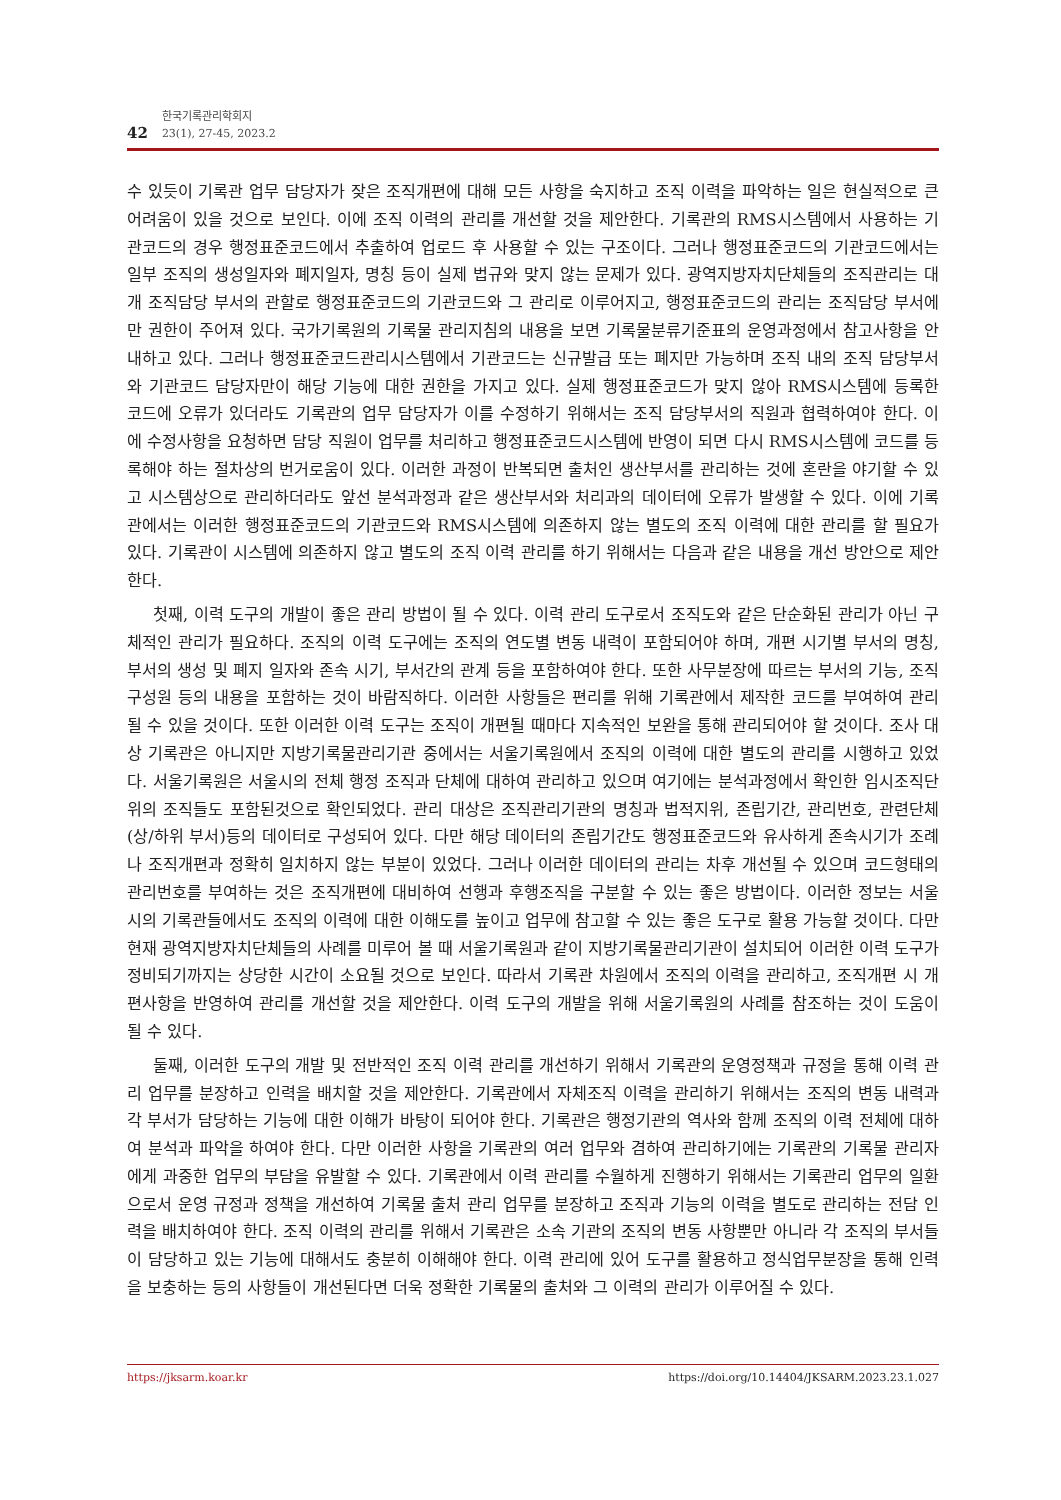42
한국기록관리학회지
23(1), 27-45, 2023.2
수 있듯이 기록관 업무 담당자가 잦은 조직개편에 대해 모든 사항을 숙지하고 조직 이력을 파악하는 일은 현실적으로 큰 어려움이 있을 것으로 보인다. 이에 조직 이력의 관리를 개선할 것을 제안한다. 기록관의 RMS시스템에서 사용하는 기관코드의 경우 행정표준코드에서 추출하여 업로드 후 사용할 수 있는 구조이다. 그러나 행정표준코드의 기관코드에서는 일부 조직의 생성일자와 폐지일자, 명칭 등이 실제 법규와 맞지 않는 문제가 있다. 광역지방자치단체들의 조직관리는 대개 조직담당 부서의 관할로 행정표준코드의 기관코드와 그 관리로 이루어지고, 행정표준코드의 관리는 조직담당 부서에만 권한이 주어져 있다. 국가기록원의 기록물 관리지침의 내용을 보면 기록물분류기준표의 운영과정에서 참고사항을 안내하고 있다. 그러나 행정표준코드관리시스템에서 기관코드는 신규발급 또는 폐지만 가능하며 조직 내의 조직 담당부서와 기관코드 담당자만이 해당 기능에 대한 권한을 가지고 있다. 실제 행정표준코드가 맞지 않아 RMS시스템에 등록한 코드에 오류가 있더라도 기록관의 업무 담당자가 이를 수정하기 위해서는 조직 담당부서의 직원과 협력하여야 한다. 이에 수정사항을 요청하면 담당 직원이 업무를 처리하고 행정표준코드시스템에 반영이 되면 다시 RMS시스템에 코드를 등록해야 하는 절차상의 번거로움이 있다. 이러한 과정이 반복되면 출처인 생산부서를 관리하는 것에 혼란을 야기할 수 있고 시스템상으로 관리하더라도 앞선 분석과정과 같은 생산부서와 처리과의 데이터에 오류가 발생할 수 있다. 이에 기록관에서는 이러한 행정표준코드의 기관코드와 RMS시스템에 의존하지 않는 별도의 조직 이력에 대한 관리를 할 필요가 있다. 기록관이 시스템에 의존하지 않고 별도의 조직 이력 관리를 하기 위해서는 다음과 같은 내용을 개선 방안으로 제안한다.
첫째, 이력 도구의 개발이 좋은 관리 방법이 될 수 있다. 이력 관리 도구로서 조직도와 같은 단순화된 관리가 아닌 구체적인 관리가 필요하다. 조직의 이력 도구에는 조직의 연도별 변동 내력이 포함되어야 하며, 개편 시기별 부서의 명칭, 부서의 생성 및 폐지 일자와 존속 시기, 부서간의 관계 등을 포함하여야 한다. 또한 사무분장에 따르는 부서의 기능, 조직구성원 등의 내용을 포함하는 것이 바람직하다. 이러한 사항들은 편리를 위해 기록관에서 제작한 코드를 부여하여 관리될 수 있을 것이다. 또한 이러한 이력 도구는 조직이 개편될 때마다 지속적인 보완을 통해 관리되어야 할 것이다. 조사 대상 기록관은 아니지만 지방기록물관리기관 중에서는 서울기록원에서 조직의 이력에 대한 별도의 관리를 시행하고 있었다. 서울기록원은 서울시의 전체 행정 조직과 단체에 대하여 관리하고 있으며 여기에는 분석과정에서 확인한 임시조직단위의 조직들도 포함된것으로 확인되었다. 관리 대상은 조직관리기관의 명칭과 법적지위, 존립기간, 관리번호, 관련단체(상/하위 부서)등의 데이터로 구성되어 있다. 다만 해당 데이터의 존립기간도 행정표준코드와 유사하게 존속시기가 조례나 조직개편과 정확히 일치하지 않는 부분이 있었다. 그러나 이러한 데이터의 관리는 차후 개선될 수 있으며 코드형태의 관리번호를 부여하는 것은 조직개편에 대비하여 선행과 후행조직을 구분할 수 있는 좋은 방법이다. 이러한 정보는 서울시의 기록관들에서도 조직의 이력에 대한 이해도를 높이고 업무에 참고할 수 있는 좋은 도구로 활용 가능할 것이다. 다만 현재 광역지방자치단체들의 사례를 미루어 볼 때 서울기록원과 같이 지방기록물관리기관이 설치되어 이러한 이력 도구가 정비되기까지는 상당한 시간이 소요될 것으로 보인다. 따라서 기록관 차원에서 조직의 이력을 관리하고, 조직개편 시 개편사항을 반영하여 관리를 개선할 것을 제안한다. 이력 도구의 개발을 위해 서울기록원의 사례를 참조하는 것이 도움이 될 수 있다.
둘째, 이러한 도구의 개발 및 전반적인 조직 이력 관리를 개선하기 위해서 기록관의 운영정책과 규정을 통해 이력 관리 업무를 분장하고 인력을 배치할 것을 제안한다. 기록관에서 자체조직 이력을 관리하기 위해서는 조직의 변동 내력과 각 부서가 담당하는 기능에 대한 이해가 바탕이 되어야 한다. 기록관은 행정기관의 역사와 함께 조직의 이력 전체에 대하여 분석과 파악을 하여야 한다. 다만 이러한 사항을 기록관의 여러 업무와 겸하여 관리하기에는 기록관의 기록물 관리자에게 과중한 업무의 부담을 유발할 수 있다. 기록관에서 이력 관리를 수월하게 진행하기 위해서는 기록관리 업무의 일환으로서 운영 규정과 정책을 개선하여 기록물 출처 관리 업무를 분장하고 조직과 기능의 이력을 별도로 관리하는 전담 인력을 배치하여야 한다. 조직 이력의 관리를 위해서 기록관은 소속 기관의 조직의 변동 사항뿐만 아니라 각 조직의 부서들이 담당하고 있는 기능에 대해서도 충분히 이해해야 한다. 이력 관리에 있어 도구를 활용하고 정식업무분장을 통해 인력을 보충하는 등의 사항들이 개선된다면 더욱 정확한 기록물의 출처와 그 이력의 관리가 이루어질 수 있다.
https://jksarm.koar.kr https://doi.org/10.14404/JKSARM.2023.23.1.027